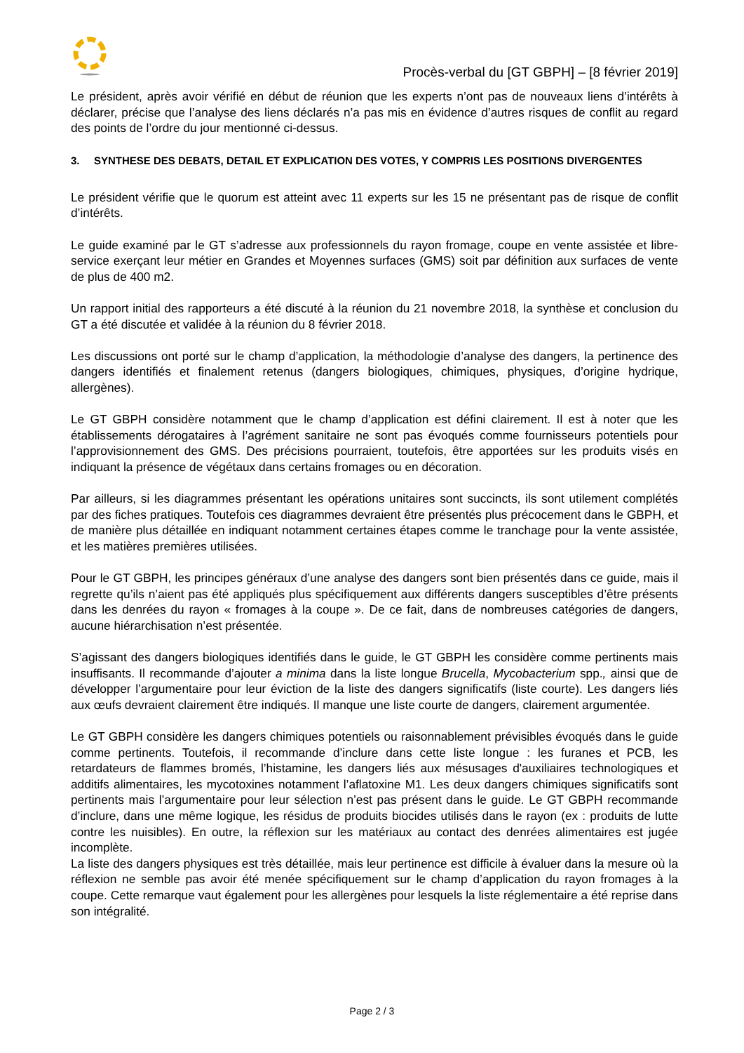Procès-verbal du [GT GBPH] – [8 février 2019]
Le président, après avoir vérifié en début de réunion que les experts n’ont pas de nouveaux liens d’intérêts à déclarer, précise que l’analyse des liens déclarés n’a pas mis en évidence d’autres risques de conflit au regard des points de l’ordre du jour mentionné ci-dessus.
3. SYNTHESE DES DEBATS, DETAIL ET EXPLICATION DES VOTES, Y COMPRIS LES POSITIONS DIVERGENTES
Le président vérifie que le quorum est atteint avec 11 experts sur les 15 ne présentant pas de risque de conflit d’intérêts.
Le guide examiné par le GT s’adresse aux professionnels du rayon fromage, coupe en vente assistée et libre-service exerçant leur métier en Grandes et Moyennes surfaces (GMS) soit par définition aux surfaces de vente de plus de 400 m2.
Un rapport initial des rapporteurs a été discuté à la réunion du 21 novembre 2018, la synthèse et conclusion du GT a été discutée et validée à la réunion du 8 février 2018.
Les discussions ont porté sur le champ d’application, la méthodologie d’analyse des dangers, la pertinence des dangers identifiés et finalement retenus (dangers biologiques, chimiques, physiques, d’origine hydrique, allergènes).
Le GT GBPH considère notamment que le champ d’application est défini clairement. Il est à noter que les établissements dérogataires à l’agrément sanitaire ne sont pas évoqués comme fournisseurs potentiels pour l’approvisionnement des GMS. Des précisions pourraient, toutefois, être apportées sur les produits visés en indiquant la présence de végétaux dans certains fromages ou en décoration.
Par ailleurs, si les diagrammes présentant les opérations unitaires sont succincts, ils sont utilement complétés par des fiches pratiques. Toutefois ces diagrammes devraient être présentés plus précocement dans le GBPH, et de manière plus détaillée en indiquant notamment certaines étapes comme le tranchage pour la vente assistée, et les matières premières utilisées.
Pour le GT GBPH, les principes généraux d’une analyse des dangers sont bien présentés dans ce guide, mais il regrette qu’ils n’aient pas été appliqués plus spécifiquement aux différents dangers susceptibles d’être présents dans les denrées du rayon « fromages à la coupe ». De ce fait, dans de nombreuses catégories de dangers, aucune hiérarchisation n’est présentée.
S’agissant des dangers biologiques identifiés dans le guide, le GT GBPH les considère comme pertinents mais insuffisants. Il recommande d’ajouter a minima dans la liste longue Brucella, Mycobacterium spp., ainsi que de développer l’argumentaire pour leur éviction de la liste des dangers significatifs (liste courte). Les dangers liés aux œufs devraient clairement être indiqués. Il manque une liste courte de dangers, clairement argumentée.
Le GT GBPH considère les dangers chimiques potentiels ou raisonnablement prévisibles évoqués dans le guide comme pertinents. Toutefois, il recommande d’inclure dans cette liste longue : les furanes et PCB, les retardateurs de flammes bromés, l’histamine, les dangers liés aux mésusages d'auxiliaires technologiques et additifs alimentaires, les mycotoxines notamment l’aflatoxine M1. Les deux dangers chimiques significatifs sont pertinents mais l’argumentaire pour leur sélection n’est pas présent dans le guide. Le GT GBPH recommande d’inclure, dans une même logique, les résidus de produits biocides utilisés dans le rayon (ex : produits de lutte contre les nuisibles). En outre, la réflexion sur les matériaux au contact des denrées alimentaires est jugée incomplète.
La liste des dangers physiques est très détaillée, mais leur pertinence est difficile à évaluer dans la mesure où la réflexion ne semble pas avoir été menée spécifiquement sur le champ d’application du rayon fromages à la coupe. Cette remarque vaut également pour les allergènes pour lesquels la liste réglementaire a été reprise dans son intégralité.
Page 2 / 3